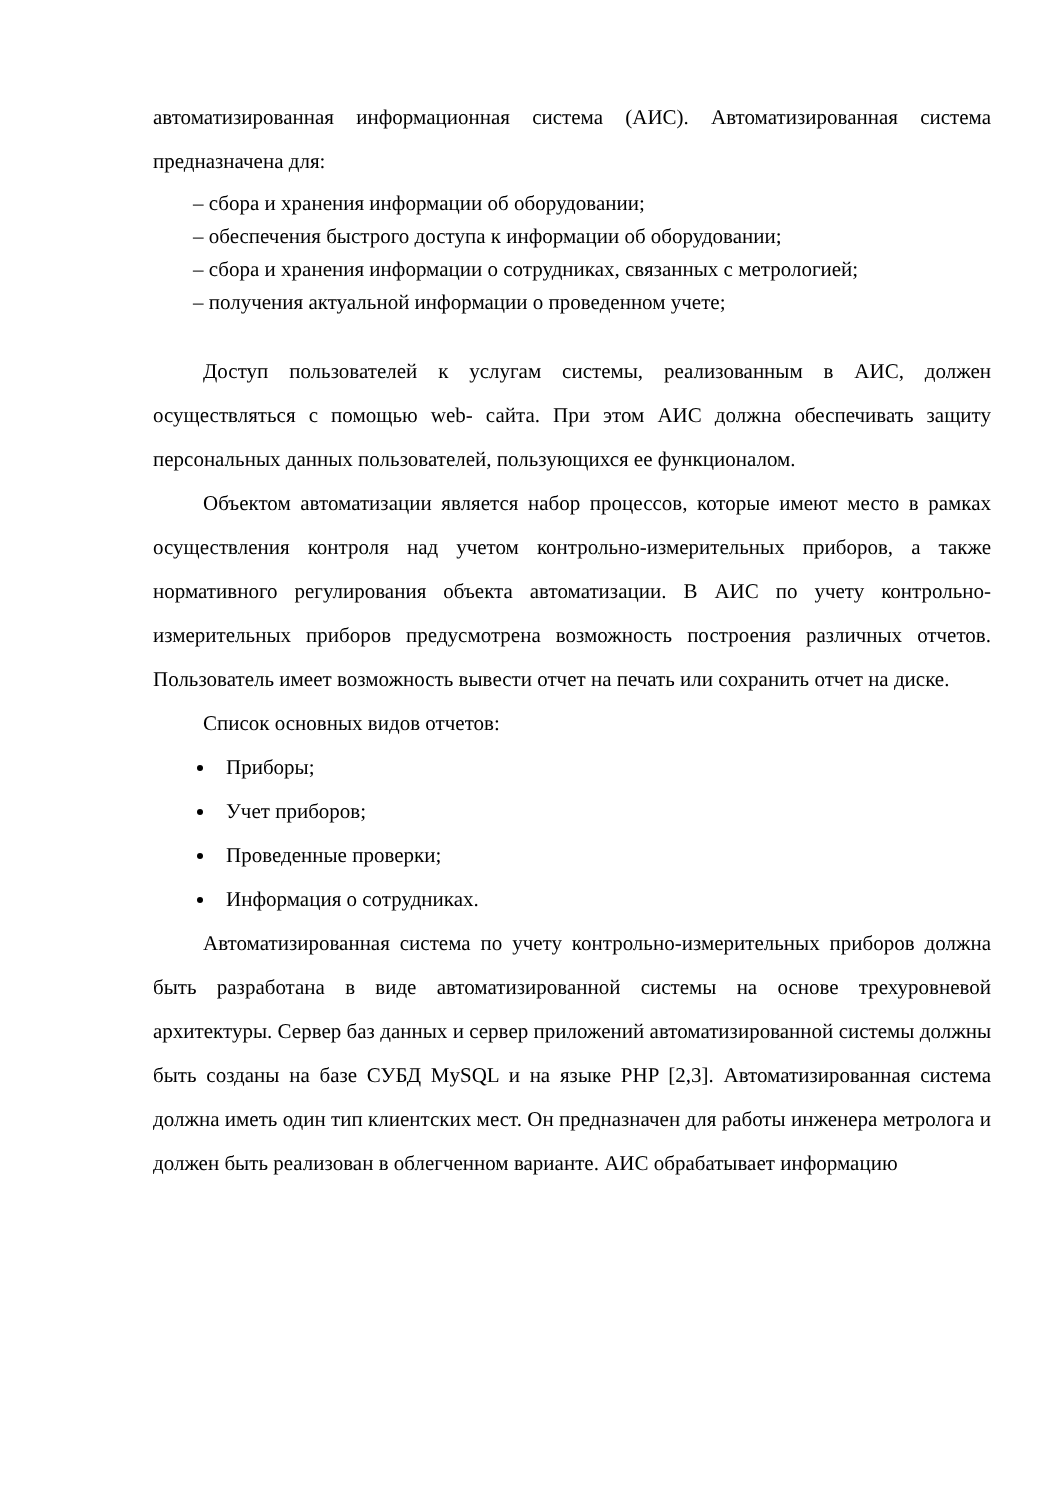автоматизированная информационная система (АИС). Автоматизированная система предназначена для:
– сбора и хранения информации об оборудовании;
– обеспечения быстрого доступа к информации об оборудовании;
– сбора и хранения информации о сотрудниках, связанных с метрологией;
– получения актуальной информации о проведенном учете;
Доступ пользователей к услугам системы, реализованным в АИС, должен осуществляться с помощью web- сайта. При этом АИС должна обеспечивать защиту персональных данных пользователей, пользующихся ее функционалом.
Объектом автоматизации является набор процессов, которые имеют место в рамках осуществления контроля над учетом контрольно-измерительных приборов, а также нормативного регулирования объекта автоматизации. В АИС по учету контрольно-измерительных приборов предусмотрена возможность построения различных отчетов. Пользователь имеет возможность вывести отчет на печать или сохранить отчет на диске.
Список основных видов отчетов:
Приборы;
Учет приборов;
Проведенные проверки;
Информация о сотрудниках.
Автоматизированная система по учету контрольно-измерительных приборов должна быть разработана в виде автоматизированной системы на основе трехуровневой архитектуры. Сервер баз данных и сервер приложений автоматизированной системы должны быть созданы на базе СУБД MySQL и на языке PHP [2,3]. Автоматизированная система должна иметь один тип клиентских мест. Он предназначен для работы инженера метролога и должен быть реализован в облегченном варианте. АИС обрабатывает информацию